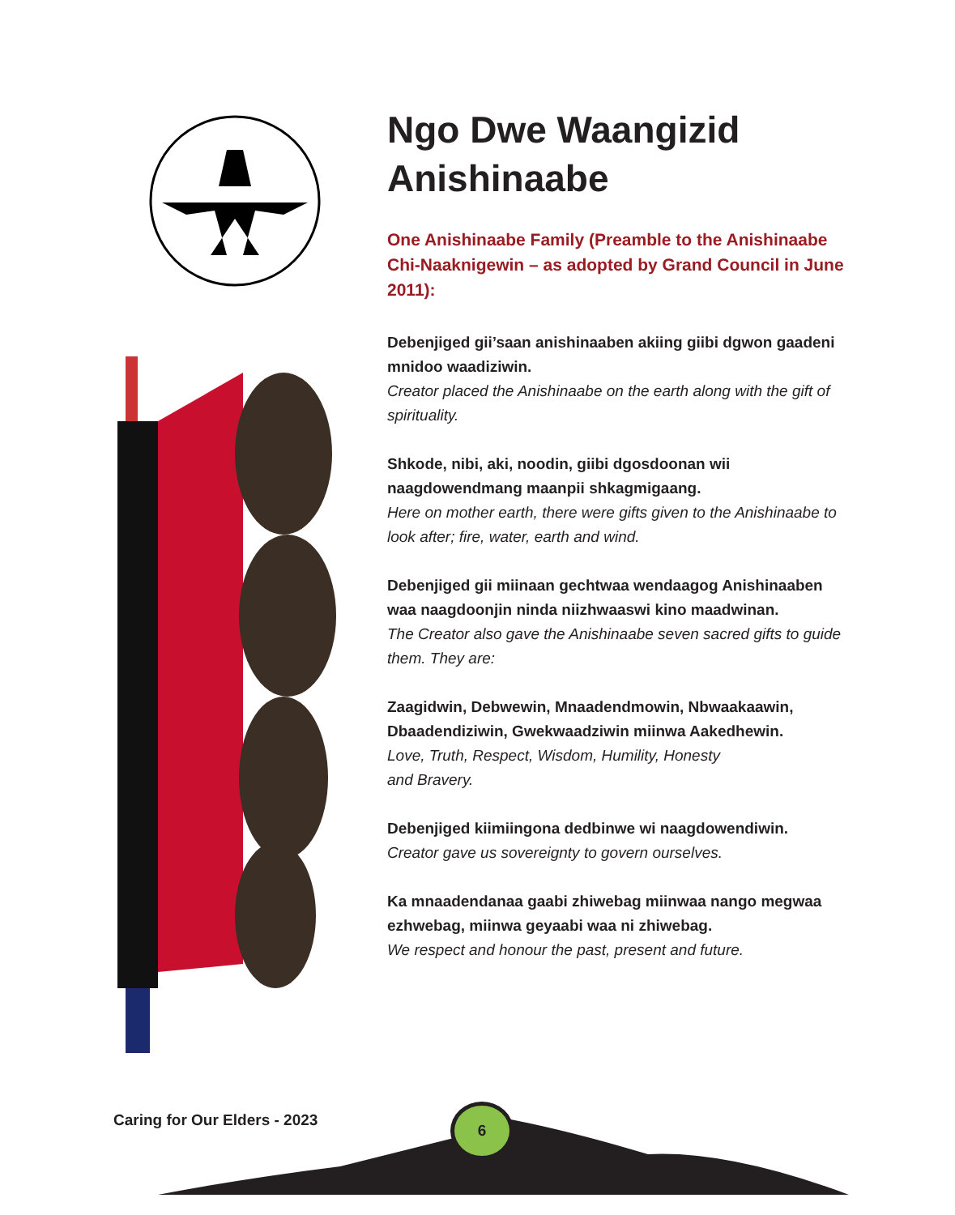Ngo Dwe Waangizid Anishinaabe
One Anishinaabe Family (Preamble to the Anishinaabe Chi-Naaknigewin – as adopted by Grand Council in June 2011):
Debenjiged gii’saan anishinaaben akiing giibi dgwon gaadeni mnidoo waadiziwin.
Creator placed the Anishinaabe on the earth along with the gift of spirituality.
Shkode, nibi, aki, noodin, giibi dgosdoonan wii naagdowendmang maanpii shkagmigaang.
Here on mother earth, there were gifts given to the Anishinaabe to look after; fire, water, earth and wind.
Debenjiged gii miinaan gechtwaa wendaagog Anishinaaben waa naagdoonjin ninda niizhwaaswi kino maadwinan.
The Creator also gave the Anishinaabe seven sacred gifts to guide them. They are:
Zaagidwin, Debwewin, Mnaadendmowin, Nbwaakaawin, Dbaadendiziwin, Gwekwaadziwin miinwa Aakedhewin.
Love, Truth, Respect, Wisdom, Humility, Honesty
and Bravery.
Debenjiged kiimiingona dedbinwe wi naagdowendiwin.
Creator gave us sovereignty to govern ourselves.
Ka mnaadendanaa gaabi zhiwebag miinwaa nango megwaa ezhwebag, miinwa geyaabi waa ni zhiwebag.
We respect and honour the past, present and future.
Caring for Our Elders - 2023
6